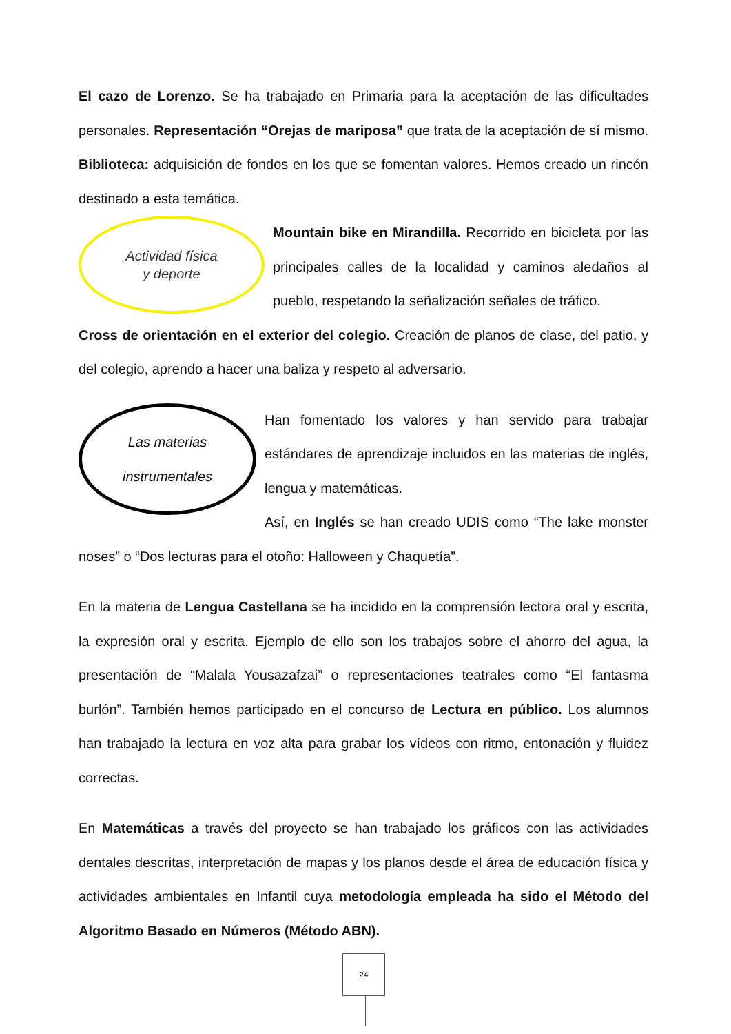El cazo de Lorenzo. Se ha trabajado en Primaria para la aceptación de las dificultades personales. Representación “Orejas de mariposa” que trata de la aceptación de sí mismo. Biblioteca: adquisición de fondos en los que se fomentan valores. Hemos creado un rincón destinado a esta temática.
Actividad física
y deporte
Mountain bike en Mirandilla. Recorrido en bicicleta por las principales calles de la localidad y caminos aledaños al pueblo, respetando la señalización señales de tráfico.
Cross de orientación en el exterior del colegio. Creación de planos de clase, del patio, y del colegio, aprendo a hacer una baliza y respeto al adversario.
Las materias
instrumentales
Han fomentado los valores y han servido para trabajar estándares de aprendizaje incluidos en las materias de inglés, lengua y matemáticas.
Así, en Inglés se han creado UDIS como “The lake monster noses” o “Dos lecturas para el otoño: Halloween y Chaquetía”.
En la materia de Lengua Castellana se ha incidido en la comprensión lectora oral y escrita, la expresión oral y escrita. Ejemplo de ello son los trabajos sobre el ahorro del agua, la presentación de “Malala Yousazafzai” o representaciones teatrales como “El fantasma burlón”. También hemos participado en el concurso de Lectura en público. Los alumnos han trabajado la lectura en voz alta para grabar los vídeos con ritmo, entonación y fluidez correctas.
En Matemáticas a través del proyecto se han trabajado los gráficos con las actividades dentales descritas, interpretación de mapas y los planos desde el área de educación física y actividades ambientales en Infantil cuya metodología empleada ha sido el Método del Algoritmo Basado en Números (Método ABN).
24